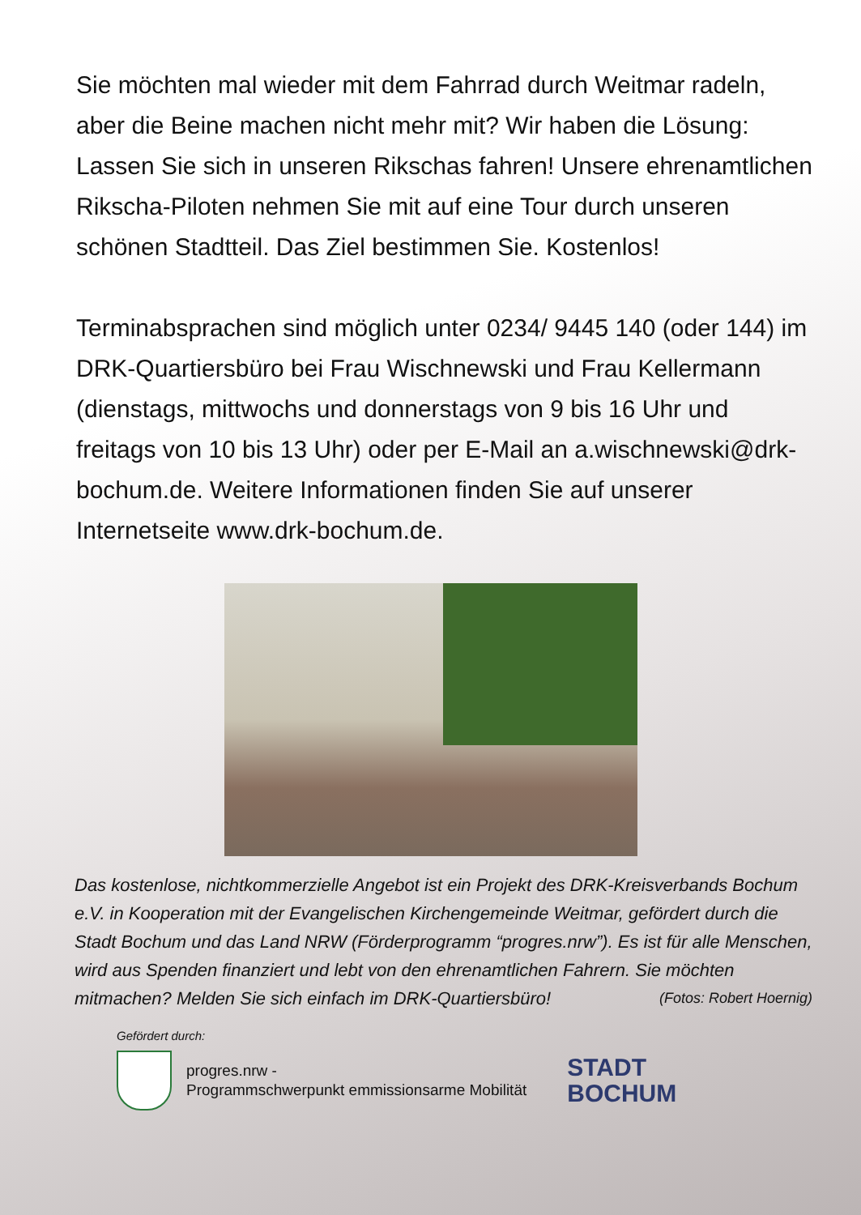Sie möchten mal wieder mit dem Fahrrad durch Weitmar radeln, aber die Beine machen nicht mehr mit? Wir haben die Lösung: Lassen Sie sich in unseren Rikschas fahren! Unsere ehrenamtlichen Rikscha-Piloten nehmen Sie mit auf eine Tour durch unseren schönen Stadtteil. Das Ziel bestimmen Sie. Kostenlos!
Terminabsprachen sind möglich unter 0234/ 9445 140 (oder 144) im DRK-Quartiersbüro bei Frau Wischnewski und Frau Kellermann (dienstags, mittwochs und donnerstags von 9 bis 16 Uhr und freitags von 10 bis 13 Uhr) oder per E-Mail an a.wischnewski@drk-bochum.de. Weitere Informationen finden Sie auf unserer Internetseite www.drk-bochum.de.
Das kostenlose, nichtkommerzielle Angebot ist ein Projekt des DRK-Kreisverbands Bochum e.V. in Kooperation mit der Evangelischen Kirchengemeinde Weitmar, gefördert durch die Stadt Bochum und das Land NRW (Förderprogramm “progres.nrw”). Es ist für alle Menschen, wird aus Spenden finanziert und lebt von den ehrenamtlichen Fahrern. Sie möchten mitmachen? Melden Sie sich einfach im DRK-Quartiersbüro! (Fotos: Robert Hoernig)
Gefördert durch:
progres.nrw -
Programmschwerpunkt emmissionsarme Mobilität
STADT
BOCHUM